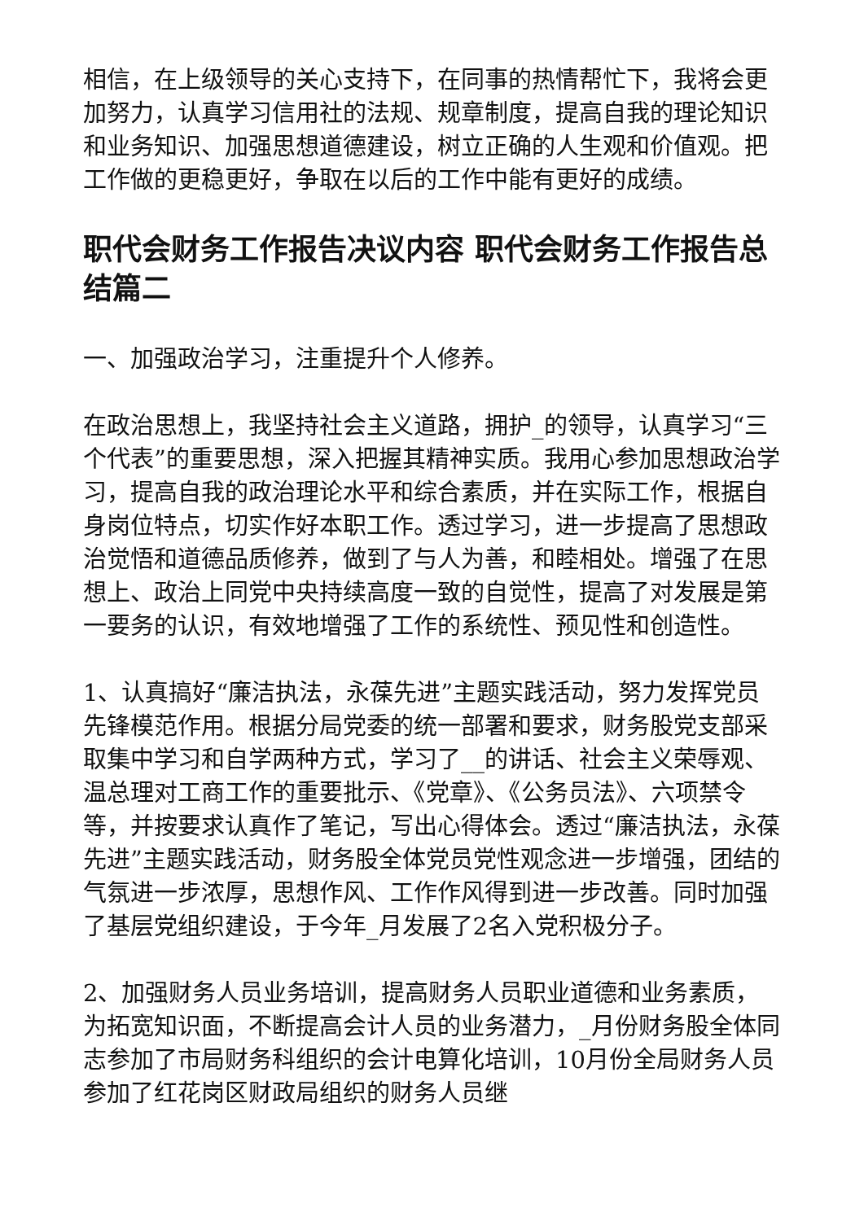相信，在上级领导的关心支持下，在同事的热情帮忙下，我将会更加努力，认真学习信用社的法规、规章制度，提高自我的理论知识和业务知识、加强思想道德建设，树立正确的人生观和价值观。把工作做的更稳更好，争取在以后的工作中能有更好的成绩。
职代会财务工作报告决议内容 职代会财务工作报告总结篇二
一、加强政治学习，注重提升个人修养。
在政治思想上，我坚持社会主义道路，拥护_的领导，认真学习“三个代表”的重要思想，深入把握其精神实质。我用心参加思想政治学习，提高自我的政治理论水平和综合素质，并在实际工作，根据自身岗位特点，切实作好本职工作。透过学习，进一步提高了思想政治觉悟和道德品质修养，做到了与人为善，和睦相处。增强了在思想上、政治上同党中央持续高度一致的自觉性，提高了对发展是第一要务的认识，有效地增强了工作的系统性、预见性和创造性。
1、认真搞好“廉洁执法，永葆先进”主题实践活动，努力发挥党员先锋模范作用。根据分局党委的统一部署和要求，财务股党支部采取集中学习和自学两种方式，学习了__的讲话、社会主义荣辱观、温总理对工商工作的重要批示、《党章》、《公务员法》、六项禁令等，并按要求认真作了笔记，写出心得体会。透过“廉洁执法，永葆先进”主题实践活动，财务股全体党员党性观念进一步增强，团结的气氛进一步浓厚，思想作风、工作作风得到进一步改善。同时加强了基层党组织建设，于今年_月发展了2名入党积极分子。
2、加强财务人员业务培训，提高财务人员职业道德和业务素质，为拓宽知识面，不断提高会计人员的业务潜力，_月份财务股全体同志参加了市局财务科组织的会计电算化培训，10月份全局财务人员参加了红花岗区财政局组织的财务人员继